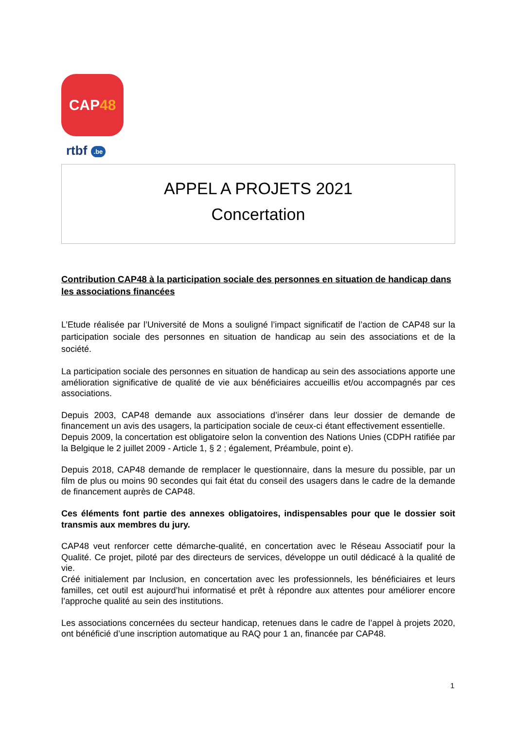CAP 48
rtbf .be
APPEL A PROJETS 2021
Concertation
Contribution CAP48 à la participation sociale des personnes en situation de handicap dans les associations financées
L’Etude réalisée par l’Université de Mons a souligné l’impact significatif de l’action de CAP48 sur la participation sociale des personnes en situation de handicap au sein des associations et de la société.
La participation sociale des personnes en situation de handicap au sein des associations apporte une amélioration significative de qualité de vie aux bénéficiaires accueillis et/ou accompagnés par ces associations.
Depuis 2003, CAP48 demande aux associations d’insérer dans leur dossier de demande de financement un avis des usagers, la participation sociale de ceux-ci étant effectivement essentielle.
Depuis 2009, la concertation est obligatoire selon la convention des Nations Unies (CDPH ratifiée par la Belgique le 2 juillet 2009 - Article 1, § 2 ; également, Préambule, point e).
Depuis 2018, CAP48 demande de remplacer le questionnaire, dans la mesure du possible, par un film de plus ou moins 90 secondes qui fait état du conseil des usagers dans le cadre de la demande de financement auprès de CAP48.
Ces éléments font partie des annexes obligatoires, indispensables pour que le dossier soit transmis aux membres du jury.
CAP48 veut renforcer cette démarche-qualité, en concertation avec le Réseau Associatif pour la Qualité. Ce projet, piloté par des directeurs de services, développe un outil dédicacé à la qualité de vie.
Créé initialement par Inclusion, en concertation avec les professionnels, les bénéficiaires et leurs familles, cet outil est aujourd’hui informatisé et prêt à répondre aux attentes pour améliorer encore l’approche qualité au sein des institutions.
Les associations concernées du secteur handicap, retenues dans le cadre de l’appel à projets 2020, ont bénéficié d’une inscription automatique au RAQ pour 1 an, financée par CAP48.
1